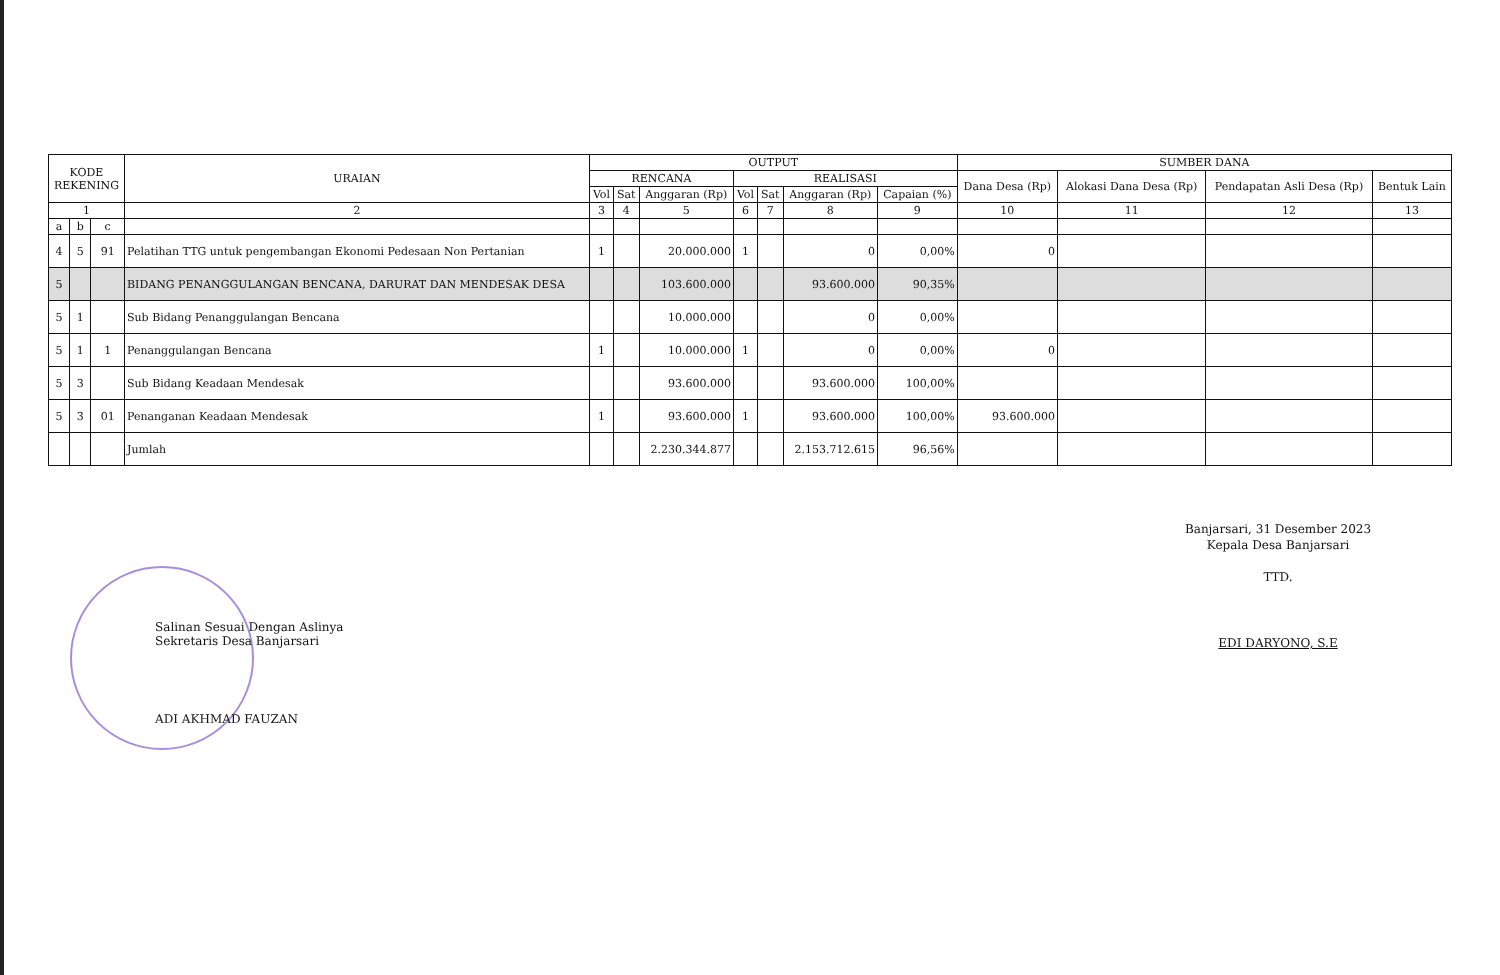| KODE REKENING | | | URAIAN | OUTPUT | | | | | | | SUMBER DANA | | | |
| --- | --- | --- | --- | --- | --- | --- | --- | --- | --- | --- | --- | --- | --- | --- |
| | | | | RENCANA | | | REALISASI | | | | Dana Desa (Rp) | Alokasi Dana Desa (Rp) | Pendapatan Asli Desa (Rp) | Bentuk Lain |
| | | | | Vol | Sat | Anggaran (Rp) | Vol | Sat | Anggaran (Rp) | Capaian (%) | | | | |
| 1 | | | 2 | 3 | 4 | 5 | 6 | 7 | 8 | 9 | 10 | 11 | 12 | 13 |
| a | b | c | | | | | | | | | | | | |
| 4 | 5 | 91 | Pelatihan TTG untuk pengembangan Ekonomi Pedesaan Non Pertanian | 1 | | 20.000.000 | 1 | | 0 | 0,00% | 0 | | | |
| 5 | | | BIDANG PENANGGULANGAN BENCANA, DARURAT DAN MENDESAK DESA | | | 103.600.000 | | | 93.600.000 | 90,35% | | | | |
| 5 | 1 | | Sub Bidang Penanggulangan Bencana | | | 10.000.000 | | | 0 | 0,00% | | | | |
| 5 | 1 | 1 | Penanggulangan Bencana | 1 | | 10.000.000 | 1 | | 0 | 0,00% | 0 | | | |
| 5 | 3 | | Sub Bidang Keadaan Mendesak | | | 93.600.000 | | | 93.600.000 | 100,00% | | | | |
| 5 | 3 | 01 | Penanganan Keadaan Mendesak | 1 | | 93.600.000 | 1 | | 93.600.000 | 100,00% | 93.600.000 | | | |
| | | | Jumlah | | | 2.230.344.877 | | | 2.153.712.615 | 96,56% | | | | |
Banjarsari, 31 Desember 2023
Kepala Desa Banjarsari
TTD.
EDI DARYONO, S.E
Salinan Sesuai Dengan Aslinya
Sekretaris Desa Banjarsari
ADI AKHMAD FAUZAN